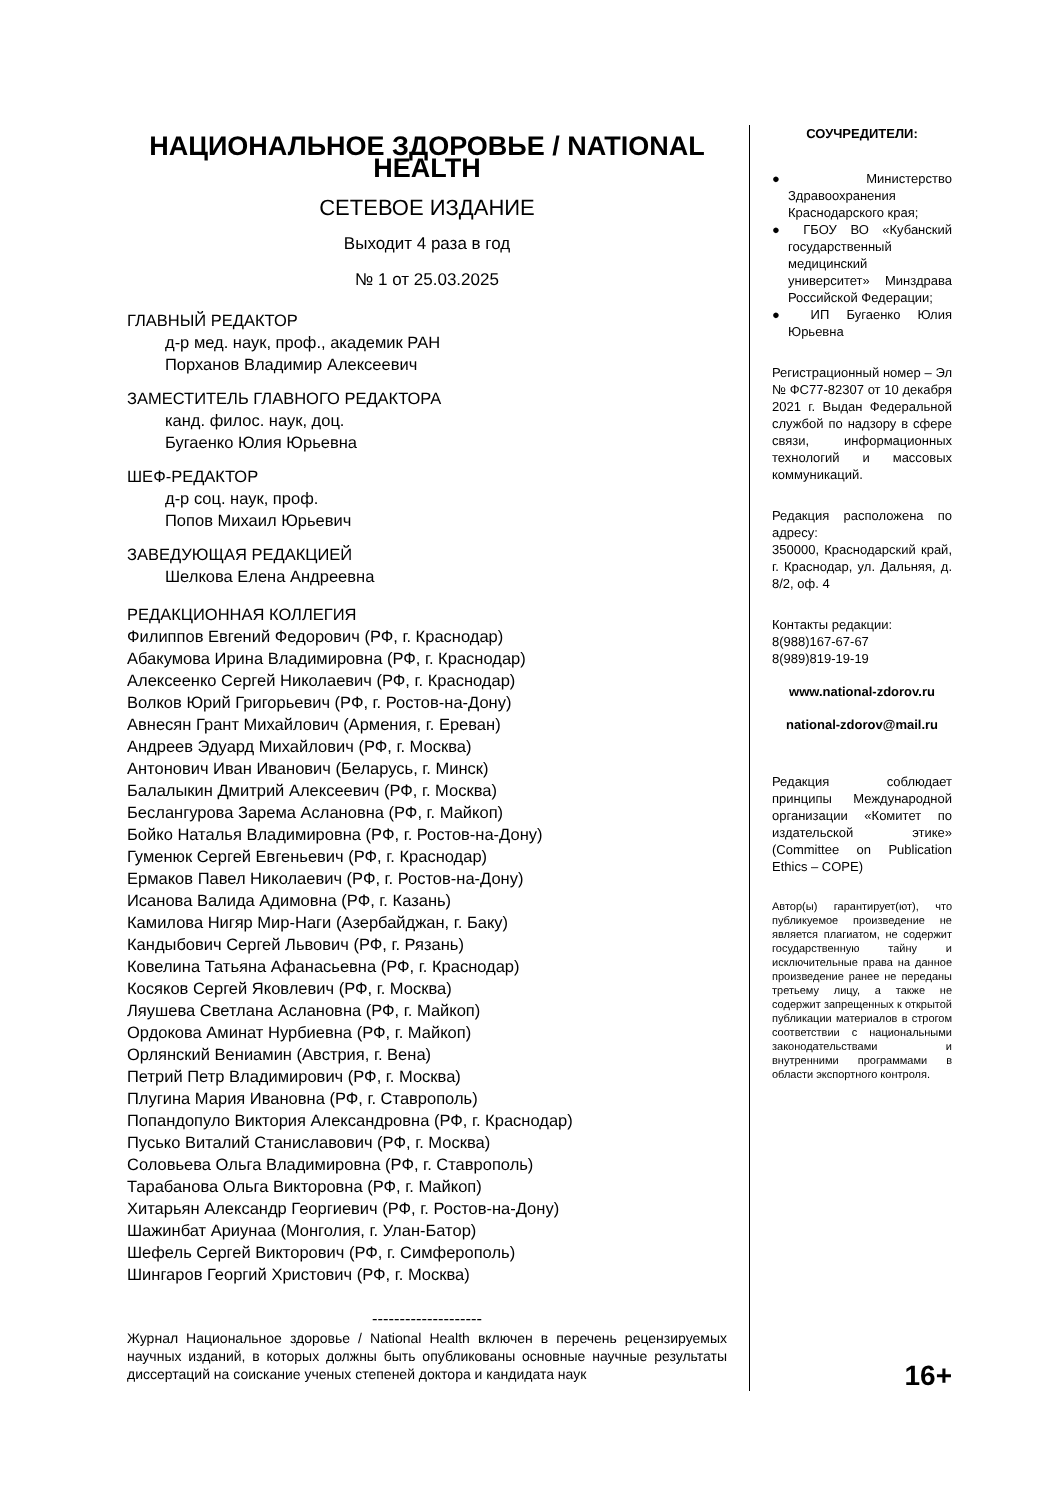НАЦИОНАЛЬНОЕ ЗДОРОВЬЕ / NATIONAL HEALTH
СЕТЕВОЕ ИЗДАНИЕ
Выходит 4 раза в год
№ 1 от 25.03.2025
ГЛАВНЫЙ РЕДАКТОР
д-р мед. наук, проф., академик РАН
Порханов Владимир Алексеевич
ЗАМЕСТИТЕЛЬ ГЛАВНОГО РЕДАКТОРА
канд. филос. наук, доц.
Бугаенко Юлия Юрьевна
ШЕФ-РЕДАКТОР
д-р соц. наук, проф.
Попов Михаил Юрьевич
ЗАВЕДУЮЩАЯ РЕДАКЦИЕЙ
Шелкова Елена Андреевна
РЕДАКЦИОННАЯ КОЛЛЕГИЯ
Филиппов Евгений Федорович (РФ, г. Краснодар)
Абакумова Ирина Владимировна (РФ, г. Краснодар)
Алексеенко Сергей Николаевич (РФ, г. Краснодар)
Волков Юрий Григорьевич (РФ, г. Ростов-на-Дону)
Авнесян Грант Михайлович (Армения, г. Ереван)
Андреев Эдуард Михайлович (РФ, г. Москва)
Антонович Иван Иванович (Беларусь, г. Минск)
Балалыкин Дмитрий Алексеевич (РФ, г. Москва)
Беслангурова Зарема Аслановна (РФ, г. Майкоп)
Бойко Наталья Владимировна (РФ, г. Ростов-на-Дону)
Гуменюк Сергей Евгеньевич (РФ, г. Краснодар)
Ермаков Павел Николаевич (РФ, г. Ростов-на-Дону)
Исанова Валида Адимовна (РФ, г. Казань)
Камилова Нигяр Мир-Наги (Азербайджан, г. Баку)
Кандыбович Сергей Львович (РФ, г. Рязань)
Ковелина Татьяна Афанасьевна (РФ, г. Краснодар)
Косяков Сергей Яковлевич (РФ, г. Москва)
Ляушева Светлана Аслановна (РФ, г. Майкоп)
Ордокова Аминат Нурбиевна (РФ, г. Майкоп)
Орлянский Вениамин (Австрия, г. Вена)
Петрий Петр Владимирович (РФ, г. Москва)
Плугина Мария Ивановна (РФ, г. Ставрополь)
Попандопуло Виктория Александровна (РФ, г. Краснодар)
Пусько Виталий Станиславович (РФ, г. Москва)
Соловьева Ольга Владимировна (РФ, г. Ставрополь)
Тарабанова Ольга Викторовна (РФ, г. Майкоп)
Хитарьян Александр Георгиевич (РФ, г. Ростов-на-Дону)
Шажинбат Ариунаа (Монголия, г. Улан-Батор)
Шефель Сергей Викторович (РФ, г. Симферополь)
Шингаров Георгий Христович (РФ, г. Москва)
--------------------
Журнал Национальное здоровье / National Health включен в перечень рецензируемых научных изданий, в которых должны быть опубликованы основные научные результаты диссертаций на соискание ученых степеней доктора и кандидата наук
СОУЧРЕДИТЕЛИ:
● Министерство Здравоохранения Краснодарского края;
● ГБОУ ВО «Кубанский государственный медицинский университет» Минздрава Российской Федерации;
● ИП Бугаенко Юлия Юрьевна
Регистрационный номер – Эл № ФС77-82307 от 10 декабря 2021 г. Выдан Федеральной службой по надзору в сфере связи, информационных технологий и массовых коммуникаций.
Редакция расположена по адресу:
350000, Краснодарский край, г. Краснодар, ул. Дальняя, д. 8/2, оф. 4
Контакты редакции:
8(988)167-67-67
8(989)819-19-19
www.national-zdorov.ru
national-zdorov@mail.ru
Редакция соблюдает принципы Международной организации «Комитет по издательской этике» (Committee on Publication Ethics – COPE)
Автор(ы) гарантирует(ют), что публикуемое произведение не является плагиатом, не содержит государственную тайну и исключительные права на данное произведение ранее не переданы третьему лицу, а также не содержит запрещенных к открытой публикации материалов в строгом соответствии с национальными законодательствами и внутренними программами в области экспортного контроля.
16+